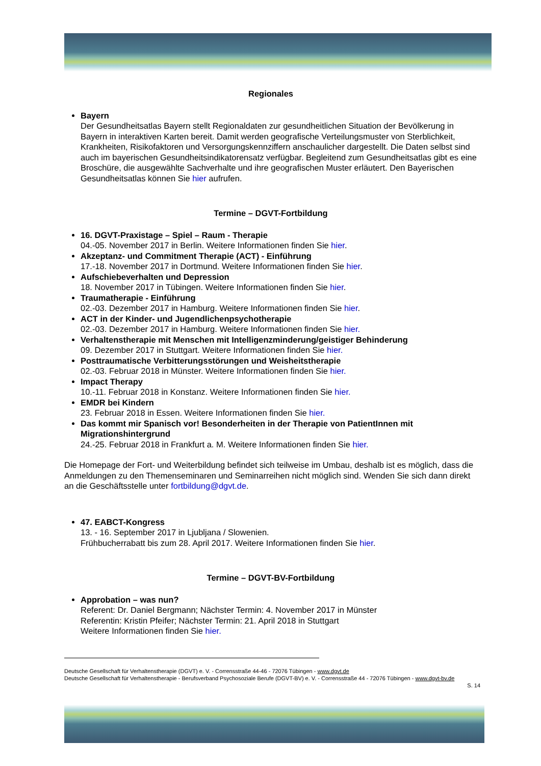Regionales
Bayern
Der Gesundheitsatlas Bayern stellt Regionaldaten zur gesundheitlichen Situation der Bevölkerung in Bayern in interaktiven Karten bereit. Damit werden geografische Verteilungsmuster von Sterblichkeit, Krankheiten, Risikofaktoren und Versorgungskennziffern anschaulicher dargestellt. Die Daten selbst sind auch im bayerischen Gesundheitsindikatorensatz verfügbar. Begleitend zum Gesundheitsatlas gibt es eine Broschüre, die ausgewählte Sachverhalte und ihre geografischen Muster erläutert. Den Bayerischen Gesundheitsatlas können Sie hier aufrufen.
Termine – DGVT-Fortbildung
16. DGVT-Praxistage – Spiel – Raum - Therapie
04.-05. November 2017 in Berlin. Weitere Informationen finden Sie hier.
Akzeptanz- und Commitment Therapie (ACT) - Einführung
17.-18. November 2017 in Dortmund. Weitere Informationen finden Sie hier.
Aufschiebeverhalten und Depression
18. November 2017 in Tübingen. Weitere Informationen finden Sie hier.
Traumatherapie - Einführung
02.-03. Dezember 2017 in Hamburg. Weitere Informationen finden Sie hier.
ACT in der Kinder- und Jugendlichenpsychotherapie
02.-03. Dezember 2017 in Hamburg. Weitere Informationen finden Sie hier.
Verhaltenstherapie mit Menschen mit Intelligenzminderung/geistiger Behinderung
09. Dezember 2017 in Stuttgart. Weitere Informationen finden Sie hier.
Posttraumatische Verbitterungsstörungen und Weisheitstherapie
02.-03. Februar 2018 in Münster. Weitere Informationen finden Sie hier.
Impact Therapy
10.-11. Februar 2018 in Konstanz. Weitere Informationen finden Sie hier.
EMDR bei Kindern
23. Februar 2018 in Essen. Weitere Informationen finden Sie hier.
Das kommt mir Spanisch vor! Besonderheiten in der Therapie von PatientInnen mit Migrationshintergrund
24.-25. Februar 2018 in Frankfurt a. M. Weitere Informationen finden Sie hier.
Die Homepage der Fort- und Weiterbildung befindet sich teilweise im Umbau, deshalb ist es möglich, dass die Anmeldungen zu den Themenseminaren und Seminarreihen nicht möglich sind. Wenden Sie sich dann direkt an die Geschäftsstelle unter fortbildung@dgvt.de.
47. EABCT-Kongress
13. - 16. September 2017 in Ljubljana / Slowenien.
Frühbucherrabatt bis zum 28. April 2017. Weitere Informationen finden Sie hier.
Termine – DGVT-BV-Fortbildung
Approbation – was nun?
Referent: Dr. Daniel Bergmann; Nächster Termin: 4. November 2017 in Münster
Referentin: Kristin Pfeifer; Nächster Termin: 21. April 2018 in Stuttgart
Weitere Informationen finden Sie hier.
Deutsche Gesellschaft für Verhaltenstherapie (DGVT) e. V. - Corrensstraße 44-46 - 72076 Tübingen - www.dgvt.de
Deutsche Gesellschaft für Verhaltenstherapie - Berufsverband Psychosoziale Berufe (DGVT-BV) e. V. - Corrensstraße 44 - 72076 Tübingen - www.dgvt-bv.de
S. 14